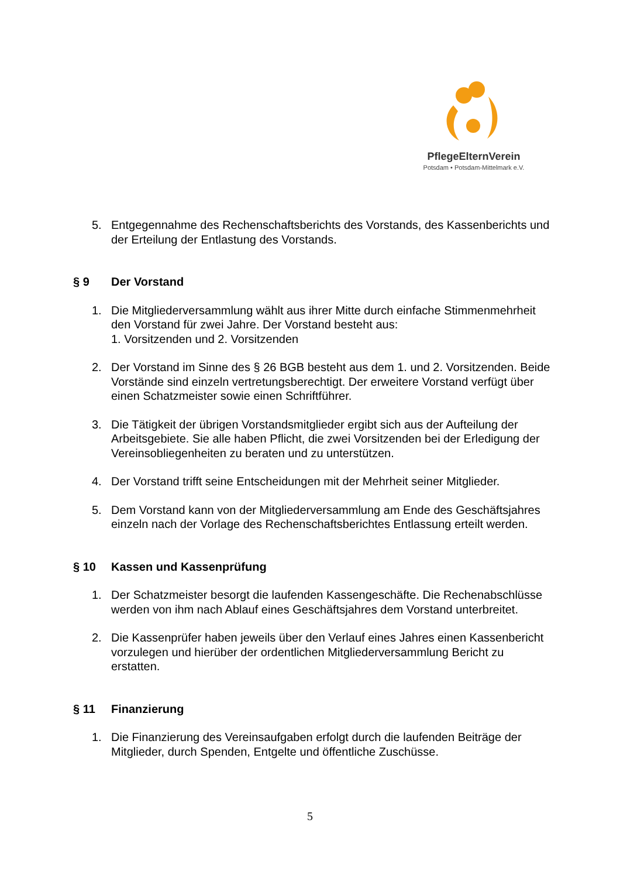PflegeElternVerein
Potsdam • Potsdam-Mittelmark e.V.
5. Entgegennahme des Rechenschaftsberichts des Vorstands, des Kassenberichts und der Erteilung der Entlastung des Vorstands.
§ 9 Der Vorstand
1. Die Mitgliederversammlung wählt aus ihrer Mitte durch einfache Stimmenmehrheit den Vorstand für zwei Jahre. Der Vorstand besteht aus:
1. Vorsitzenden und 2. Vorsitzenden
2. Der Vorstand im Sinne des § 26 BGB besteht aus dem 1. und 2. Vorsitzenden. Beide Vorstände sind einzeln vertretungsberechtigt. Der erweitere Vorstand verfügt über einen Schatzmeister sowie einen Schriftführer.
3. Die Tätigkeit der übrigen Vorstandsmitglieder ergibt sich aus der Aufteilung der Arbeitsgebiete. Sie alle haben Pflicht, die zwei Vorsitzenden bei der Erledigung der Vereinsobliegenheiten zu beraten und zu unterstützen.
4. Der Vorstand trifft seine Entscheidungen mit der Mehrheit seiner Mitglieder.
5. Dem Vorstand kann von der Mitgliederversammlung am Ende des Geschäftsjahres einzeln nach der Vorlage des Rechenschaftsberichtes Entlassung erteilt werden.
§ 10 Kassen und Kassenprüfung
1. Der Schatzmeister besorgt die laufenden Kassengeschäfte. Die Rechenabschlüsse werden von ihm nach Ablauf eines Geschäftsjahres dem Vorstand unterbreitet.
2. Die Kassenprüfer haben jeweils über den Verlauf eines Jahres einen Kassenbericht vorzulegen und hierüber der ordentlichen Mitgliederversammlung Bericht zu erstatten.
§ 11 Finanzierung
1. Die Finanzierung des Vereinsaufgaben erfolgt durch die laufenden Beiträge der Mitglieder, durch Spenden, Entgelte und öffentliche Zuschüsse.
5